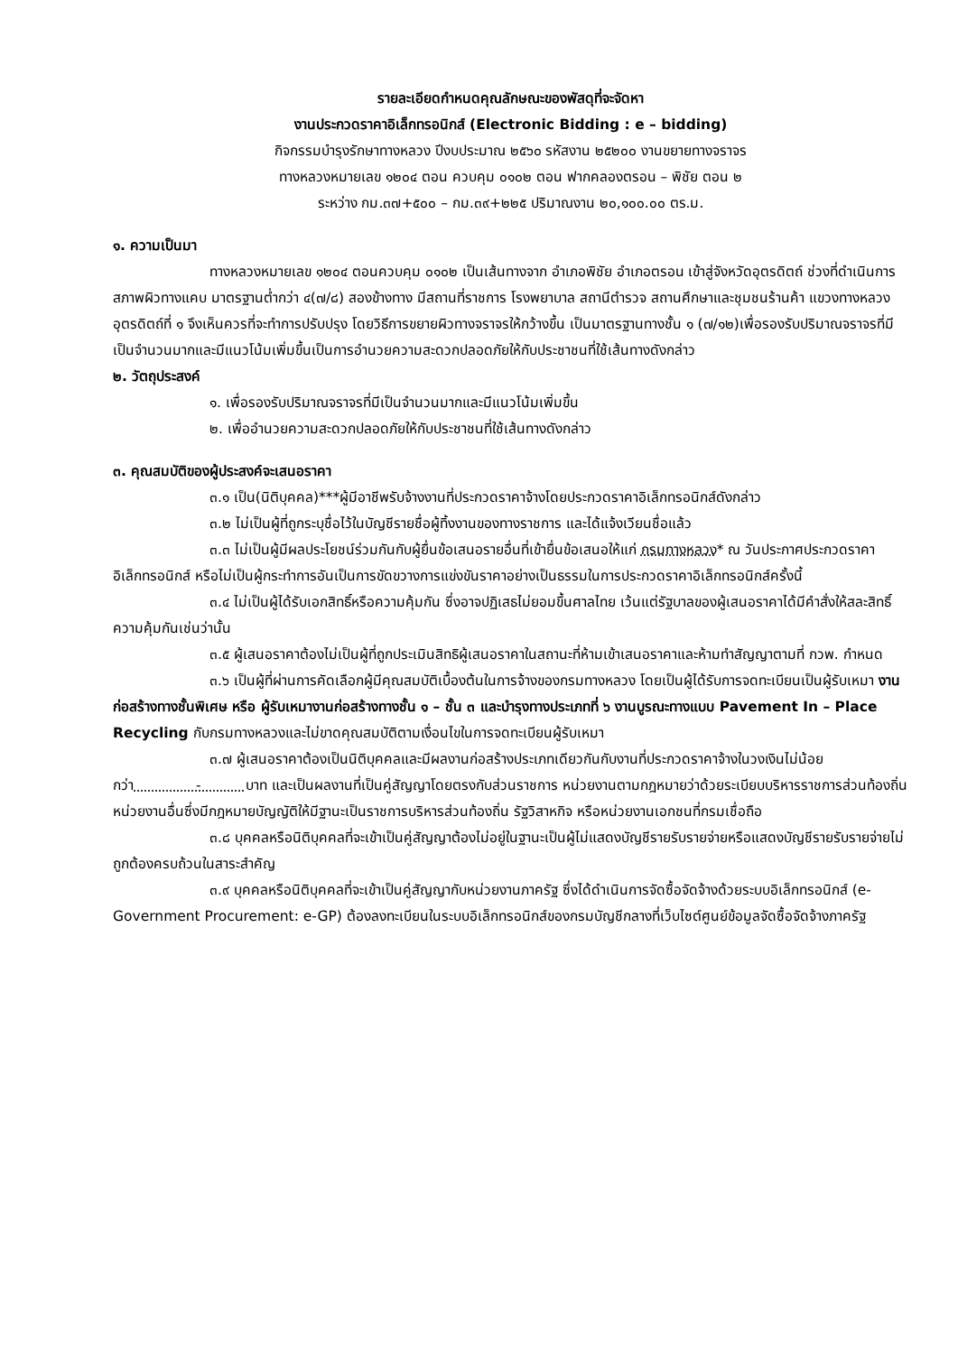รายละเอียดกำหนดคุณลักษณะของพัสดุที่จะจัดหา
งานประกวดราคาอิเล็กทรอนิกส์ (Electronic Bidding : e – bidding)
กิจกรรมบำรุงรักษาทางหลวง ปีงบประมาณ ๒๕๖๐ รหัสงาน ๒๕๒๐๐ งานขยายทางจราจร
ทางหลวงหมายเลข ๑๒๐๔ ตอน ควบคุม ๐๑๐๒ ตอน ฟากคลองตรอน – พิชัย ตอน ๒
ระหว่าง กม.๓๗+๕๐๐ – กม.๓๙+๒๒๕ ปริมาณงาน ๒๐,๑๐๐.๐๐ ตร.ม.
๑. ความเป็นมา
ทางหลวงหมายเลข ๑๒๐๔ ตอนควบคุม ๐๑๐๒ เป็นเส้นทางจาก อำเภอพิชัย อำเภอตรอน เข้าสู่จังหวัดอุตรดิตถ์ ช่วงที่ดำเนินการสภาพผิวทางแคบ มาตรฐานต่ำกว่า ๔(๗/๘) สองข้างทาง มีสถานที่ราชการ โรงพยาบาล สถานีตำรวจ สถานศึกษาและชุมชนร้านค้า แขวงทางหลวงอุตรดิตถ์ที่ ๑ จึงเห็นควรที่จะทำการปรับปรุง โดยวิธีการขยายผิวทางจราจรให้กว้างขึ้น เป็นมาตรฐานทางชั้น ๑ (๗/๑๒)เพื่อรองรับปริมาณจราจรที่มีเป็นจำนวนมากและมีแนวโน้มเพิ่มขึ้นเป็นการอำนวยความสะดวกปลอดภัยให้กับประชาชนที่ใช้เส้นทางดังกล่าว
๒. วัตถุประสงค์
๑. เพื่อรองรับปริมาณจราจรที่มีเป็นจำนวนมากและมีแนวโน้มเพิ่มขึ้น
๒. เพื่ออำนวยความสะดวกปลอดภัยให้กับประชาชนที่ใช้เส้นทางดังกล่าว
๓. คุณสมบัติของผู้ประสงค์จะเสนอราคา
๓.๑ เป็น(นิติบุคคล)***ผู้มีอาชีพรับจ้างงานที่ประกวดราคาจ้างโดยประกวดราคาอิเล็กทรอนิกส์ดังกล่าว
๓.๒ ไม่เป็นผู้ที่ถูกระบุชื่อไว้ในบัญชีรายชื่อผู้ทิ้งงานของทางราชการ และได้แจ้งเวียนชื่อแล้ว
๓.๓ ไม่เป็นผู้มีผลประโยชน์ร่วมกันกับผู้ยื่นข้อเสนอรายอื่นที่เข้ายื่นข้อเสนอให้แก่ กรมทางหลวง* ณ วันประกาศประกวดราคาอิเล็กทรอนิกส์ หรือไม่เป็นผู้กระทำการอันเป็นการขัดขวางการแข่งขันราคาอย่างเป็นธรรมในการประกวดราคาอิเล็กทรอนิกส์ครั้งนี้
๓.๔ ไม่เป็นผู้ได้รับเอกสิทธิ์หรือความคุ้มกัน ซึ่งอาจปฏิเสธไม่ยอมขึ้นศาลไทย เว้นแต่รัฐบาลของผู้เสนอราคาได้มีคำสั่งให้สละสิทธิ์ความคุ้มกันเช่นว่านั้น
๓.๕ ผู้เสนอราคาต้องไม่เป็นผู้ที่ถูกประเมินสิทธิผู้เสนอราคาในสถานะที่ห้ามเข้าเสนอราคาและห้ามทำสัญญาตามที่ กวพ. กำหนด
๓.๖ เป็นผู้ที่ผ่านการคัดเลือกผู้มีคุณสมบัติเบื้องต้นในการจ้างของกรมทางหลวง โดยเป็นผู้ได้รับการจดทะเบียนเป็นผู้รับเหมา งานก่อสร้างทางชั้นพิเศษ หรือ ผู้รับเหมางานก่อสร้างทางชั้น ๑ – ชั้น ๓ และบำรุงทางประเภทที่ ๖ งานบูรณะทางแบบ Pavement In – Place Recycling กับกรมทางหลวงและไม่ขาดคุณสมบัติตามเงื่อนไขในการจดทะเบียนผู้รับเหมา
๓.๗ ผู้เสนอราคาต้องเป็นนิติบุคคลและมีผลงานก่อสร้างประเภทเดียวกันกับงานที่ประกวดราคาจ้างในวงเงินไม่น้อยกว่า - บาท และเป็นผลงานที่เป็นคู่สัญญาโดยตรงกับส่วนราชการ หน่วยงานตามกฎหมายว่าด้วยระเบียบบริหารราชการส่วนท้องถิ่น หน่วยงานอื่นซึ่งมีกฎหมายบัญญัติให้มีฐานะเป็นราชการบริหารส่วนท้องถิ่น รัฐวิสาหกิจ หรือหน่วยงานเอกชนที่กรมเชื่อถือ
๓.๘ บุคคลหรือนิติบุคคลที่จะเข้าเป็นคู่สัญญาต้องไม่อยู่ในฐานะเป็นผู้ไม่แสดงบัญชีรายรับรายจ่ายหรือแสดงบัญชีรายรับรายจ่ายไม่ถูกต้องครบถ้วนในสาระสำคัญ
๓.๙ บุคคลหรือนิติบุคคลที่จะเข้าเป็นคู่สัญญากับหน่วยงานภาครัฐ ซึ่งได้ดำเนินการจัดซื้อจัดจ้างด้วยระบบอิเล็กทรอนิกส์ (e-Government Procurement: e-GP) ต้องลงทะเบียนในระบบอิเล็กทรอนิกส์ของกรมบัญชีกลางที่เว็บไซต์ศูนย์ข้อมูลจัดซื้อจัดจ้างภาครัฐ